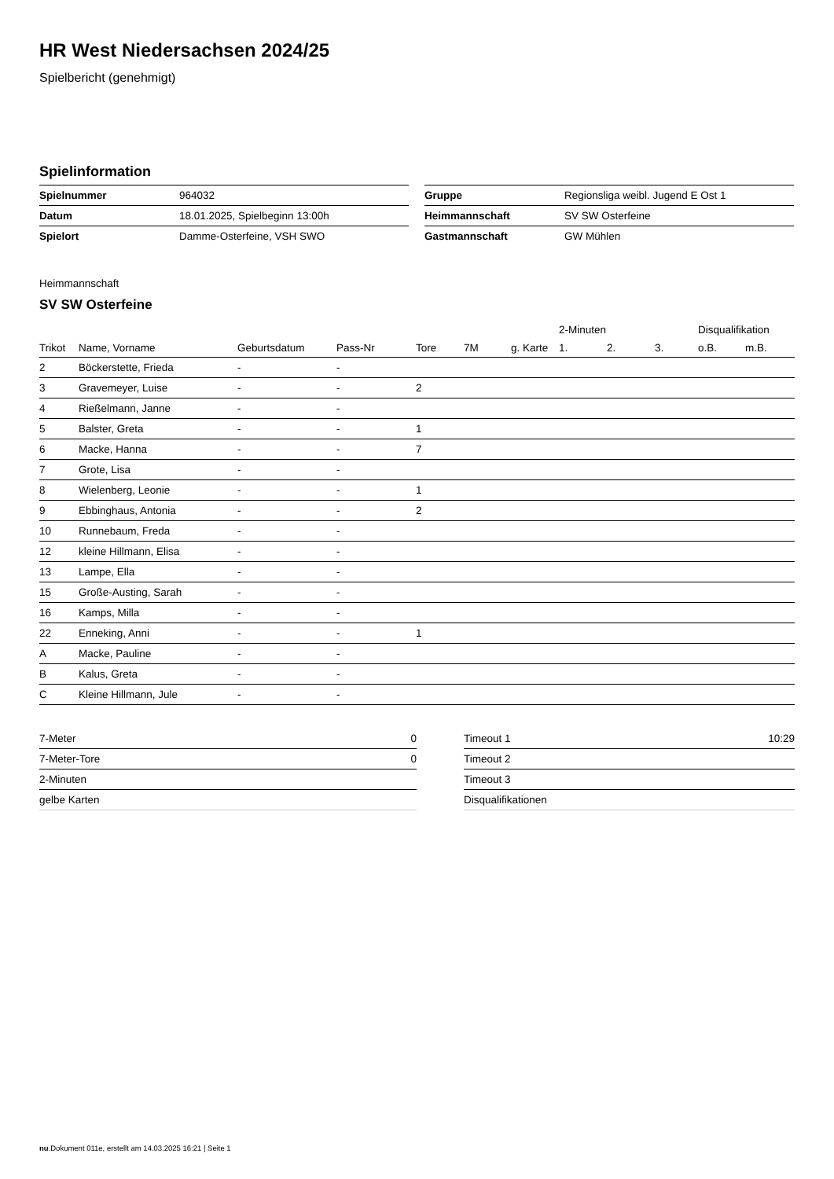HR West Niedersachsen 2024/25
Spielbericht (genehmigt)
Spielinformation
| Spielnummer | 964032 |
| Datum | 18.01.2025, Spielbeginn 13:00h |
| Spielort | Damme-Osterfeine, VSH SWO |
| Gruppe | Regionsliga weibl. Jugend E Ost 1 |
| Heimmannschaft | SV SW Osterfeine |
| Gastmannschaft | GW Mühlen |
Heimmannschaft
SV SW Osterfeine
| | | | | | | | 2-Minuten | | | Disqualifikation | |
| --- | --- | --- | --- | --- | --- | --- | --- | --- | --- | --- | --- |
| Trikot | Name, Vorname | Geburtsdatum | Pass-Nr | Tore | 7M | g. Karte | 1. | 2. | 3. | o.B. | m.B. |
| 2 | Böckerstette, Frieda | - | - | | | | | | | | |
| 3 | Gravemeyer, Luise | - | - | 2 | | | | | | | |
| 4 | Rießelmann, Janne | - | - | | | | | | | | |
| 5 | Balster, Greta | - | - | 1 | | | | | | | |
| 6 | Macke, Hanna | - | - | 7 | | | | | | | |
| 7 | Grote, Lisa | - | - | | | | | | | | |
| 8 | Wielenberg, Leonie | - | - | 1 | | | | | | | |
| 9 | Ebbinghaus, Antonia | - | - | 2 | | | | | | | |
| 10 | Runnebaum, Freda | - | - | | | | | | | | |
| 12 | kleine Hillmann, Elisa | - | - | | | | | | | | |
| 13 | Lampe, Ella | - | - | | | | | | | | |
| 15 | Große-Austing, Sarah | - | - | | | | | | | | |
| 16 | Kamps, Milla | - | - | | | | | | | | |
| 22 | Enneking, Anni | - | - | 1 | | | | | | | |
| A | Macke, Pauline | - | - | | | | | | | | |
| B | Kalus, Greta | - | - | | | | | | | | |
| C | Kleine Hillmann, Jule | - | - | | | | | | | | |
| 7-Meter | 0 |
| 7-Meter-Tore | 0 |
| 2-Minuten | |
| gelbe Karten | |
| Timeout 1 | 10:29 |
| Timeout 2 | |
| Timeout 3 | |
| Disqualifikationen | |
nu.Dokument 011e, erstellt am 14.03.2025 16:21 | Seite 1